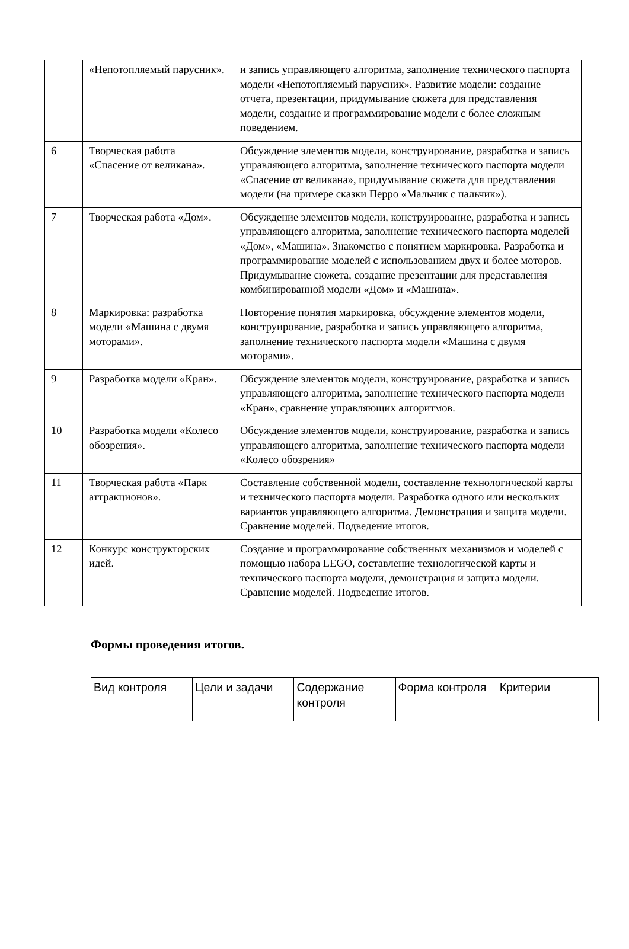| | «Непотопляемый парусник». | и запись управляющего алгоритма, заполнение технического паспорта модели «Непотопляемый парусник». Развитие модели: создание отчета, презентации, придумывание сюжета для представления модели, создание и программирование модели с более сложным поведением. |
| 6 | Творческая работа «Спасение от великана». | Обсуждение элементов модели, конструирование, разработка и запись управляющего алгоритма, заполнение технического паспорта модели «Спасение от великана», придумывание сюжета для представления модели (на примере сказки Перро «Мальчик с пальчик»). |
| 7 | Творческая работа «Дом». | Обсуждение элементов модели, конструирование, разработка и запись управляющего алгоритма, заполнение технического паспорта моделей «Дом», «Машина». Знакомство с понятием маркировка. Разработка и программирование моделей с использованием двух и более моторов. Придумывание сюжета, создание презентации для представления комбинированной модели «Дом» и «Машина». |
| 8 | Маркировка: разработка модели «Машина с двумя моторами». | Повторение понятия маркировка, обсуждение элементов модели, конструирование, разработка и запись управляющего алгоритма, заполнение технического паспорта модели «Машина с двумя моторами». |
| 9 | Разработка модели «Кран». | Обсуждение элементов модели, конструирование, разработка и запись управляющего алгоритма, заполнение технического паспорта модели «Кран», сравнение управляющих алгоритмов. |
| 10 | Разработка модели «Колесо обозрения». | Обсуждение элементов модели, конструирование, разработка и запись управляющего алгоритма, заполнение технического паспорта модели «Колесо обозрения» |
| 11 | Творческая работа «Парк аттракционов». | Составление собственной модели, составление технологической карты и технического паспорта модели. Разработка одного или нескольких вариантов управляющего алгоритма. Демонстрация и защита модели. Сравнение моделей. Подведение итогов. |
| 12 | Конкурс конструкторских идей. | Создание и программирование собственных механизмов и моделей с помощью набора LEGO, составление технологической карты и технического паспорта модели, демонстрация и защита модели. Сравнение моделей. Подведение итогов. |
Формы проведения итогов.
| Вид контроля | Цели и задачи | Содержание контроля | Форма контроля | Критерии |
| --- | --- | --- | --- | --- |